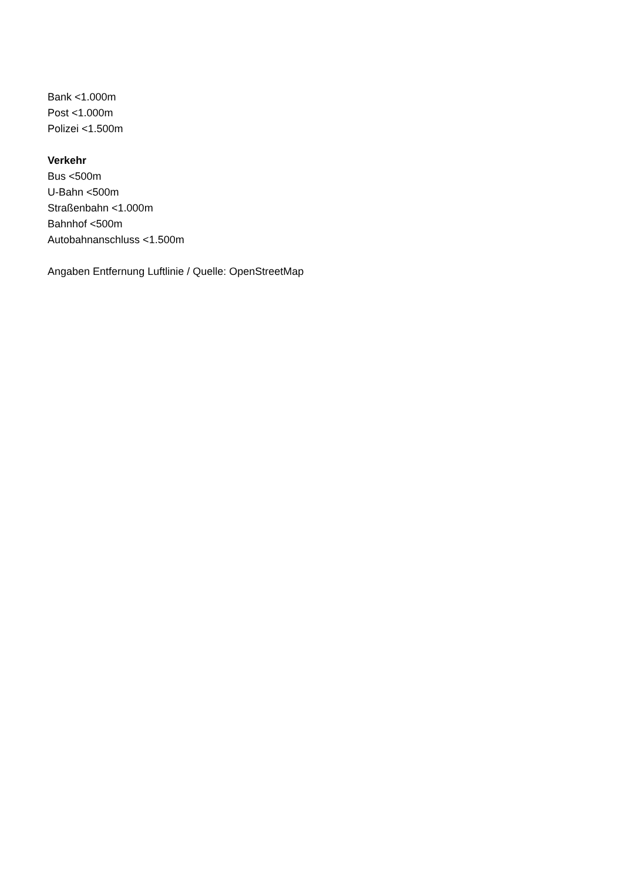Bank <1.000m
Post <1.000m
Polizei <1.500m
Verkehr
Bus <500m
U-Bahn <500m
Straßenbahn <1.000m
Bahnhof <500m
Autobahnanschluss <1.500m
Angaben Entfernung Luftlinie / Quelle: OpenStreetMap